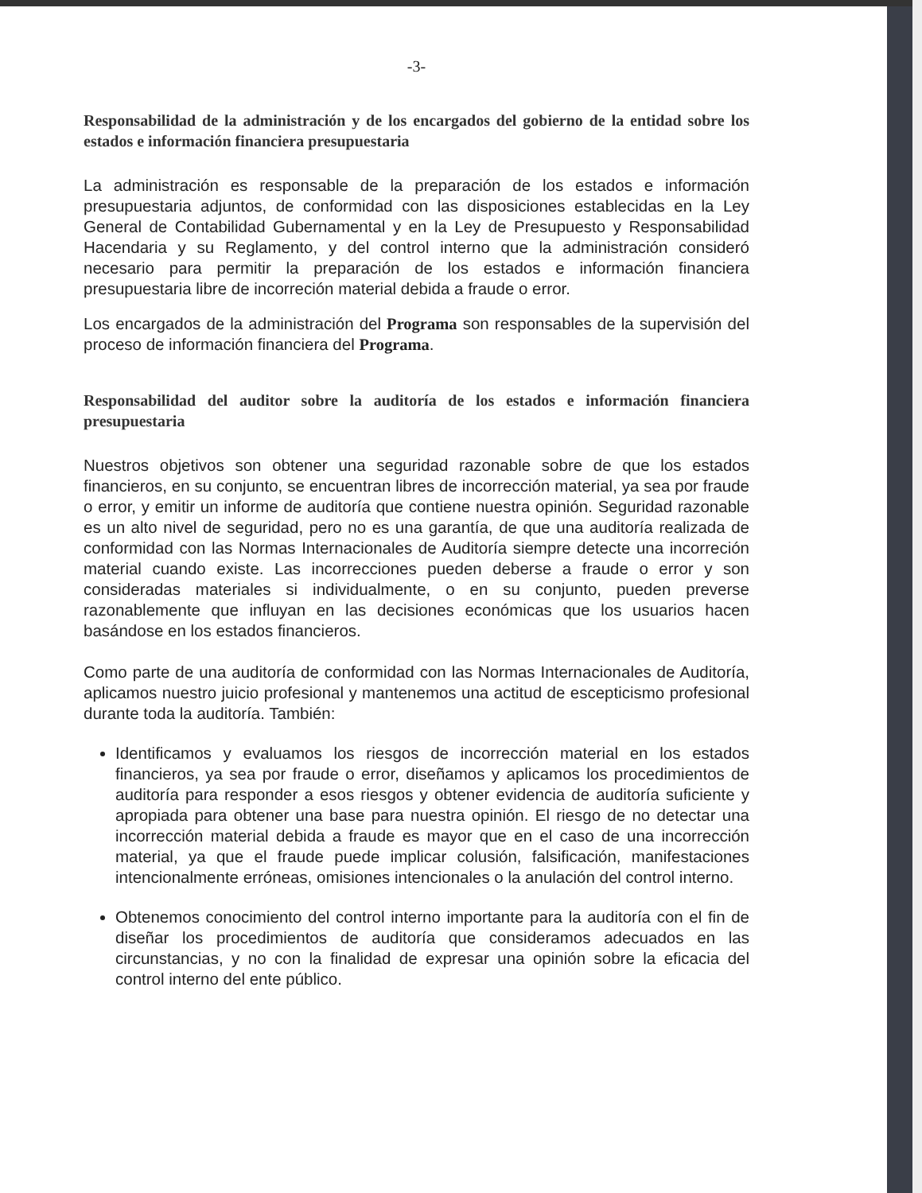-3-
Responsabilidad de la administración y de los encargados del gobierno de la entidad sobre los estados e información financiera presupuestaria
La administración es responsable de la preparación de los estados e información presupuestaria adjuntos, de conformidad con las disposiciones establecidas en la Ley General de Contabilidad Gubernamental y en la Ley de Presupuesto y Responsabilidad Hacendaria y su Reglamento, y del control interno que la administración consideró necesario para permitir la preparación de los estados e información financiera presupuestaria libre de incorreción material debida a fraude o error.
Los encargados de la administración del Programa son responsables de la supervisión del proceso de información financiera del Programa.
Responsabilidad del auditor sobre la auditoría de los estados e información financiera presupuestaria
Nuestros objetivos son obtener una seguridad razonable sobre de que los estados financieros, en su conjunto, se encuentran libres de incorrección material, ya sea por fraude o error, y emitir un informe de auditoría que contiene nuestra opinión. Seguridad razonable es un alto nivel de seguridad, pero no es una garantía, de que una auditoría realizada de conformidad con las Normas Internacionales de Auditoría siempre detecte una incorreción material cuando existe. Las incorrecciones pueden deberse a fraude o error y son consideradas materiales si individualmente, o en su conjunto, pueden preverse razonablemente que influyan en las decisiones económicas que los usuarios hacen basándose en los estados financieros.
Como parte de una auditoría de conformidad con las Normas Internacionales de Auditoría, aplicamos nuestro juicio profesional y mantenemos una actitud de escepticismo profesional durante toda la auditoría. También:
Identificamos y evaluamos los riesgos de incorrección material en los estados financieros, ya sea por fraude o error, diseñamos y aplicamos los procedimientos de auditoría para responder a esos riesgos y obtener evidencia de auditoría suficiente y apropiada para obtener una base para nuestra opinión. El riesgo de no detectar una incorrección material debida a fraude es mayor que en el caso de una incorrección material, ya que el fraude puede implicar colusión, falsificación, manifestaciones intencionalmente erróneas, omisiones intencionales o la anulación del control interno.
Obtenemos conocimiento del control interno importante para la auditoría con el fin de diseñar los procedimientos de auditoría que consideramos adecuados en las circunstancias, y no con la finalidad de expresar una opinión sobre la eficacia del control interno del ente público.